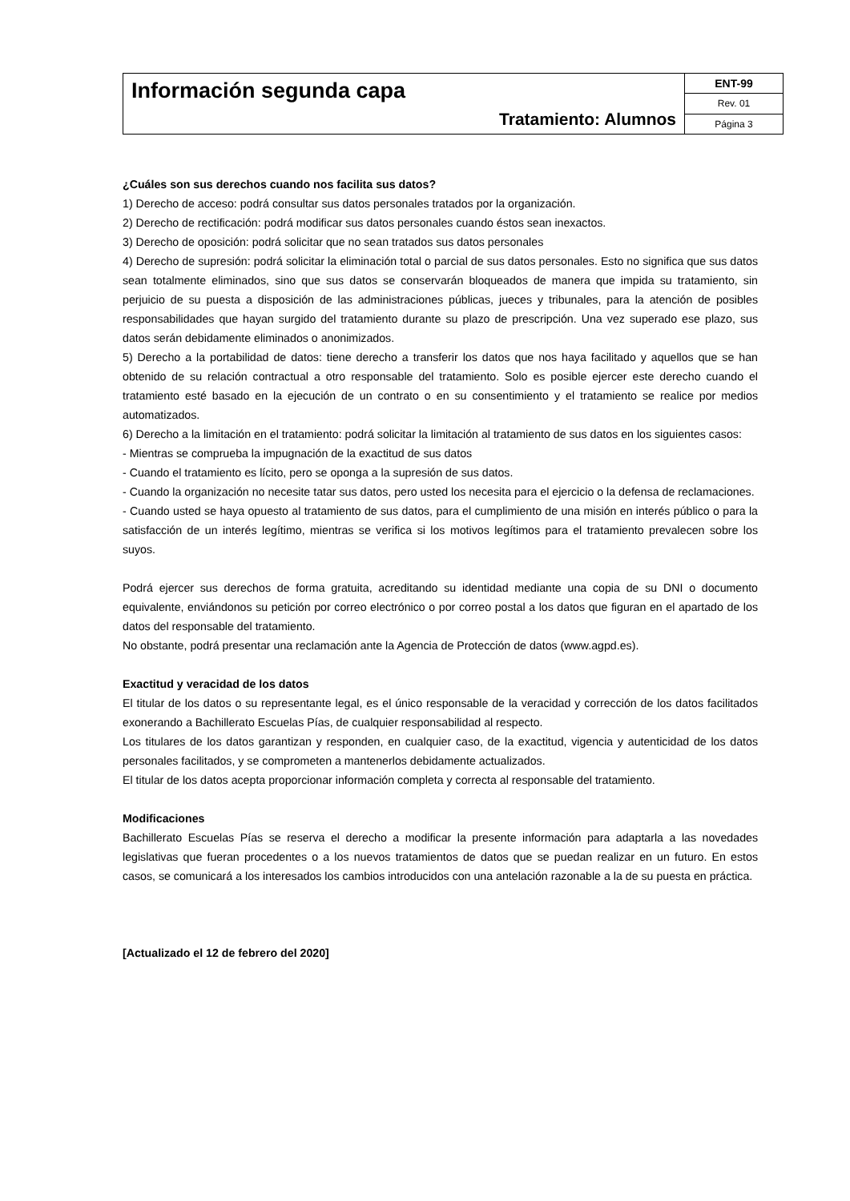| Información segunda capa Tratamiento: Alumnos | ENT-99 |
| | Rev. 01 |
| | Página 3 |
¿Cuáles son sus derechos cuando nos facilita sus datos?
1) Derecho de acceso: podrá consultar sus datos personales tratados por la organización.
2) Derecho de rectificación: podrá modificar sus datos personales cuando éstos sean inexactos.
3) Derecho de oposición: podrá solicitar que no sean tratados sus datos personales
4) Derecho de supresión: podrá solicitar la eliminación total o parcial de sus datos personales. Esto no significa que sus datos sean totalmente eliminados, sino que sus datos se conservarán bloqueados de manera que impida su tratamiento, sin perjuicio de su puesta a disposición de las administraciones públicas, jueces y tribunales, para la atención de posibles responsabilidades que hayan surgido del tratamiento durante su plazo de prescripción. Una vez superado ese plazo, sus datos serán debidamente eliminados o anonimizados.
5) Derecho a la portabilidad de datos: tiene derecho a transferir los datos que nos haya facilitado y aquellos que se han obtenido de su relación contractual a otro responsable del tratamiento. Solo es posible ejercer este derecho cuando el tratamiento esté basado en la ejecución de un contrato o en su consentimiento y el tratamiento se realice por medios automatizados.
6) Derecho a la limitación en el tratamiento: podrá solicitar la limitación al tratamiento de sus datos en los siguientes casos:
- Mientras se comprueba la impugnación de la exactitud de sus datos
- Cuando el tratamiento es lícito, pero se oponga a la supresión de sus datos.
- Cuando la organización no necesite tatar sus datos, pero usted los necesita para el ejercicio o la defensa de reclamaciones.
- Cuando usted se haya opuesto al tratamiento de sus datos, para el cumplimiento de una misión en interés público o para la satisfacción de un interés legítimo, mientras se verifica si los motivos legítimos para el tratamiento prevalecen sobre los suyos.
Podrá ejercer sus derechos de forma gratuita, acreditando su identidad mediante una copia de su DNI o documento equivalente, enviándonos su petición por correo electrónico o por correo postal a los datos que figuran en el apartado de los datos del responsable del tratamiento.
No obstante, podrá presentar una reclamación ante la Agencia de Protección de datos (www.agpd.es).
Exactitud y veracidad de los datos
El titular de los datos o su representante legal, es el único responsable de la veracidad y corrección de los datos facilitados exonerando a Bachillerato Escuelas Pías, de cualquier responsabilidad al respecto.
Los titulares de los datos garantizan y responden, en cualquier caso, de la exactitud, vigencia y autenticidad de los datos personales facilitados, y se comprometen a mantenerlos debidamente actualizados.
El titular de los datos acepta proporcionar información completa y correcta al responsable del tratamiento.
Modificaciones
Bachillerato Escuelas Pías se reserva el derecho a modificar la presente información para adaptarla a las novedades legislativas que fueran procedentes o a los nuevos tratamientos de datos que se puedan realizar en un futuro. En estos casos, se comunicará a los interesados los cambios introducidos con una antelación razonable a la de su puesta en práctica.
[Actualizado el 12 de febrero del 2020]